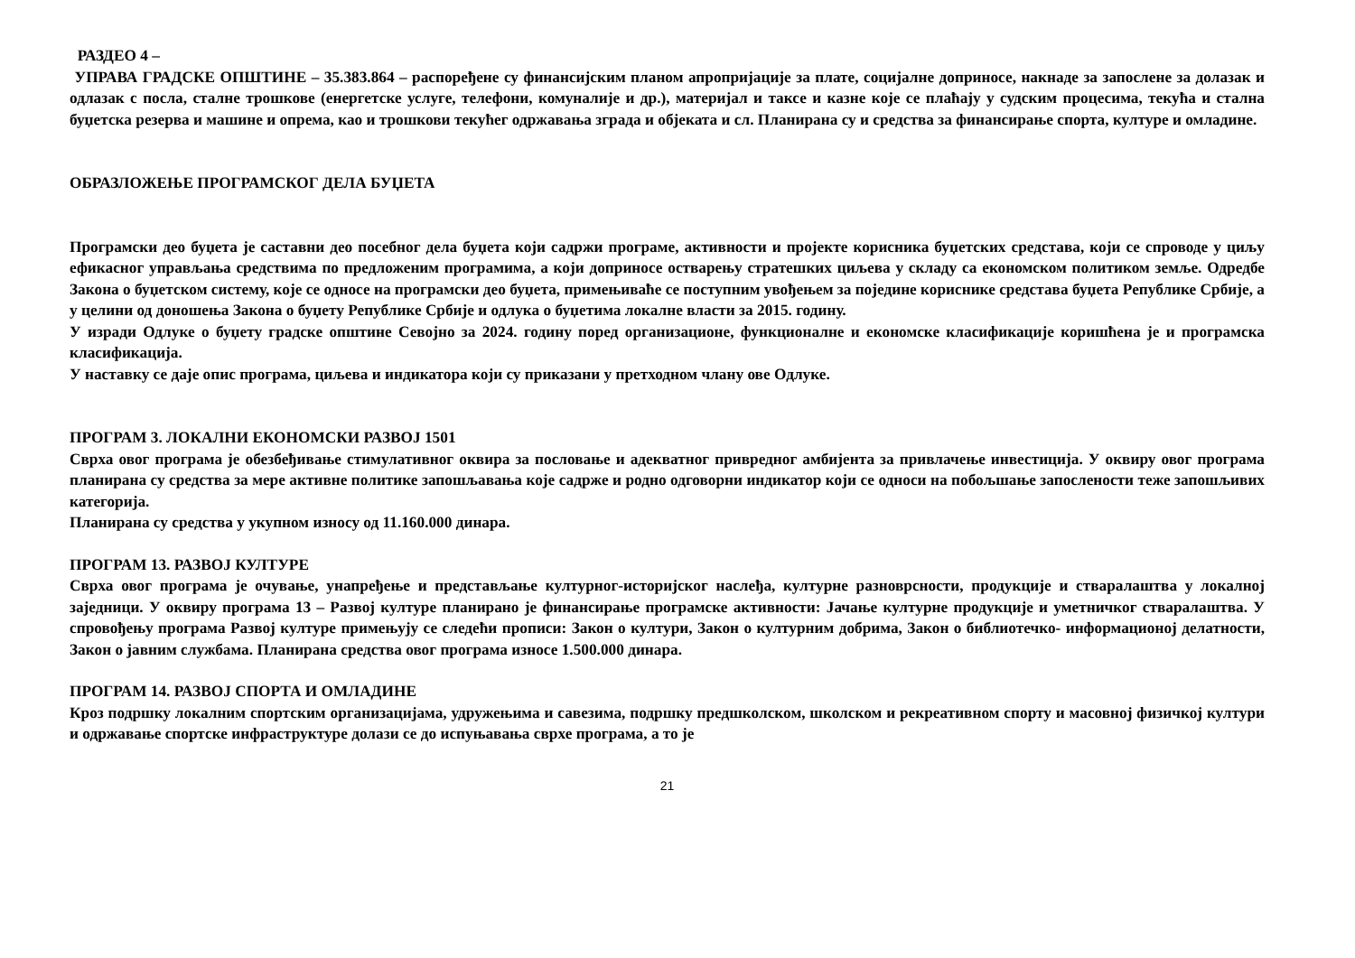РАЗДЕО 4 –
УПРАВА ГРАДСКЕ ОПШТИНЕ – 35.383.864 – распоређене су финансијским планом апропријације за плате, социјалне доприносе, накнаде за запослене за долазак и одлазак с посла, сталне трошкове (енергетске услуге, телефони, комуналије и др.), материјал и таксе и казне које се плаћају у судским процесима, текућа и стална буџетска резерва и машине и опрема, као и трошкови текућег одржавања зграда и објеката и сл. Планирана су и средства за финансирање спорта, културе и омладине.
ОБРАЗЛОЖЕЊЕ ПРОГРАМСКОГ ДЕЛА БУЏЕТА
Програмски део буџета је саставни део посебног дела буџета који садржи програме, активности и пројекте корисника буџетских средстава, који се спроводе у циљу ефикасног управљања средствима по предложеним програмима, а који доприносе остварењу стратешких циљева у складу са економском политиком земље. Одредбе Закона о буџетском систему, које се односе на програмски део буџета, примењиваће се поступним увођењем за поједине кориснике средстава буџета Републике Србије, а у целини од доношења Закона о буџету Републике Србије и одлука о буџетима локалне власти за 2015. годину.
У изради Одлуке о буџету градске општине Севојно за 2024. годину поред организационе, функционалне и економске класификације коришћена је и програмска класификација.
У наставку се даје опис програма, циљева и индикатора који су приказани у претходном члану ове Одлуке.
ПРОГРАМ 3. ЛОКАЛНИ ЕКОНОМСКИ РАЗВОЈ 1501
Сврха овог програма је обезбеђивање стимулативног оквира за пословање и адекватног привредног амбијента за привлачење инвестиција. У оквиру овог програма планирана су средства за мере активне политике запошљавања које садрже и родно одговорни индикатор који се односи на побољшање запослености теже запошљивих категорија.
Планирана су средства у укупном износу од 11.160.000 динара.
ПРОГРАМ 13. РАЗВОЈ КУЛТУРЕ
Сврха овог програма је очување, унапређење и представљање културног-историјског наслеђа, културне разноврсности, продукције и стваралаштва у локалној заједници. У оквиру програма 13 – Развој културе планирано је финансирање програмске активности: Јачање културне продукције и уметничког стваралаштва. У спровођењу програма Развој културе примењују се следећи прописи: Закон о култури, Закон о културним добрима, Закон о библиотечко- информационој делатности, Закон о јавним службама. Планирана средства овог програма износе 1.500.000 динара.
ПРОГРАМ 14. РАЗВОЈ СПОРТА И ОМЛАДИНЕ
Кроз подршку локалним спортским организацијама, удружењима и савезима, подршку предшколском, школском и рекреативном спорту и масовној физичкој култури и одржавање спортске инфраструктуре долази се до испуњавања сврхе програма, а то је
21